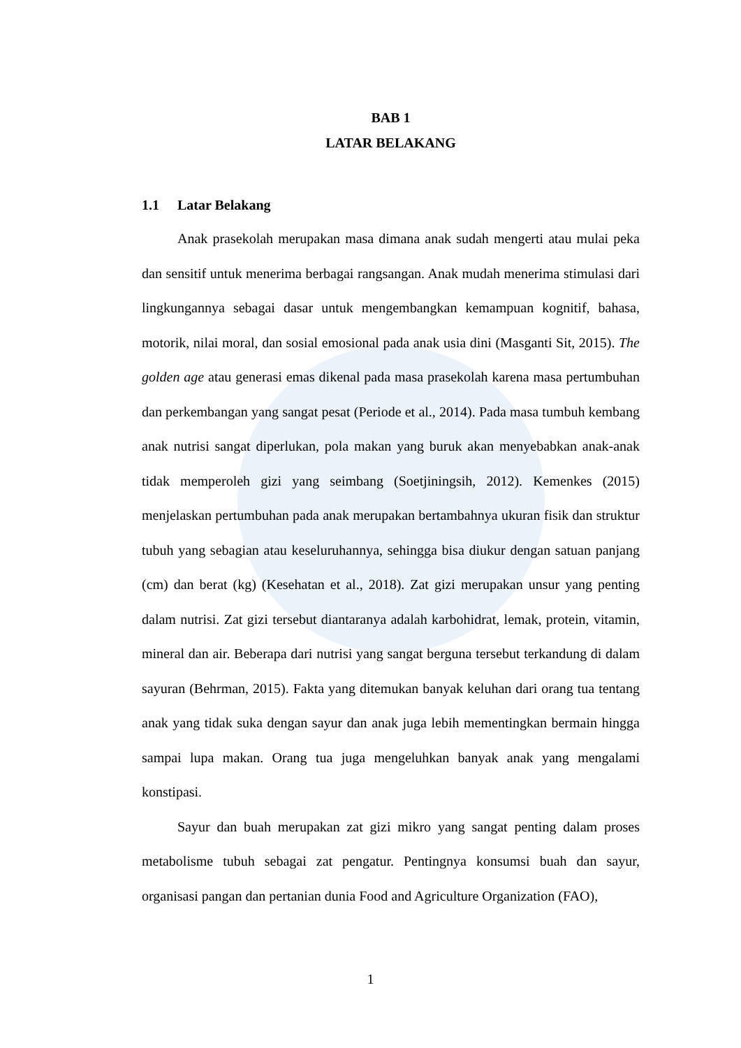BAB 1
LATAR BELAKANG
1.1 Latar Belakang
Anak prasekolah merupakan masa dimana anak sudah mengerti atau mulai peka dan sensitif untuk menerima berbagai rangsangan. Anak mudah menerima stimulasi dari lingkungannya sebagai dasar untuk mengembangkan kemampuan kognitif, bahasa, motorik, nilai moral, dan sosial emosional pada anak usia dini (Masganti Sit, 2015). The golden age atau generasi emas dikenal pada masa prasekolah karena masa pertumbuhan dan perkembangan yang sangat pesat (Periode et al., 2014). Pada masa tumbuh kembang anak nutrisi sangat diperlukan, pola makan yang buruk akan menyebabkan anak-anak tidak memperoleh gizi yang seimbang (Soetjiningsih, 2012). Kemenkes (2015) menjelaskan pertumbuhan pada anak merupakan bertambahnya ukuran fisik dan struktur tubuh yang sebagian atau keseluruhannya, sehingga bisa diukur dengan satuan panjang (cm) dan berat (kg) (Kesehatan et al., 2018). Zat gizi merupakan unsur yang penting dalam nutrisi. Zat gizi tersebut diantaranya adalah karbohidrat, lemak, protein, vitamin, mineral dan air. Beberapa dari nutrisi yang sangat berguna tersebut terkandung di dalam sayuran (Behrman, 2015). Fakta yang ditemukan banyak keluhan dari orang tua tentang anak yang tidak suka dengan sayur dan anak juga lebih mementingkan bermain hingga sampai lupa makan. Orang tua juga mengeluhkan banyak anak yang mengalami konstipasi.
Sayur dan buah merupakan zat gizi mikro yang sangat penting dalam proses metabolisme tubuh sebagai zat pengatur. Pentingnya konsumsi buah dan sayur, organisasi pangan dan pertanian dunia Food and Agriculture Organization (FAO),
1